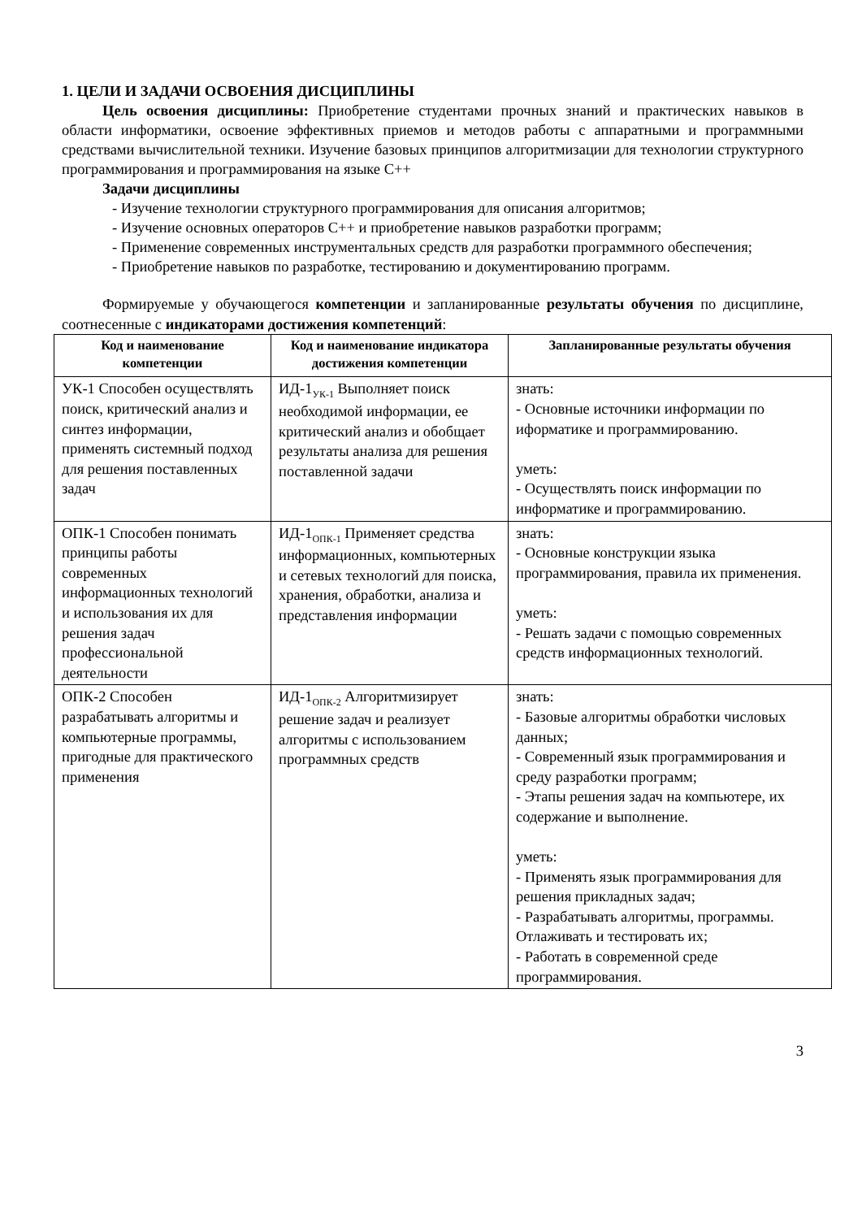1. ЦЕЛИ И ЗАДАЧИ ОСВОЕНИЯ ДИСЦИПЛИНЫ
Цель освоения дисциплины: Приобретение студентами прочных знаний и практических навыков в области информатики, освоение эффективных приемов и методов работы с аппаратными и программными средствами вычислительной техники. Изучение базовых принципов алгоритмизации для технологии структурного программирования и программирования на языке С++
Задачи дисциплины
- Изучение технологии структурного программирования для описания алгоритмов;
- Изучение основных операторов С++ и приобретение навыков разработки программ;
- Применение современных инструментальных средств для разработки программного обеспечения;
- Приобретение навыков по разработке, тестированию и документированию программ.
Формируемые у обучающегося компетенции и запланированные результаты обучения по дисциплине, соотнесенные с индикаторами достижения компетенций:
| Код и наименование компетенции | Код и наименование индикатора достижения компетенции | Запланированные результаты обучения |
| --- | --- | --- |
| УК-1 Способен осуществлять поиск, критический анализ и синтез информации, применять системный подход для решения поставленных задач | ИД-1<sub>УК-1</sub> Выполняет поиск необходимой информации, ее критический анализ и обобщает результаты анализа для решения поставленной задачи | знать: - Основные источники информации по иформатике и программированию. уметь: - Осуществлять поиск информации по информатике и программированию. |
| ОПК-1 Способен понимать принципы работы современных информационных технологий и использования их для решения задач профессиональной деятельности | ИД-1<sub>ОПК-1</sub> Применяет средства информационных, компьютерных и сетевых технологий для поиска, хранения, обработки, анализа и представления информации | знать: - Основные конструкции языка программирования, правила их применения. уметь: - Решать задачи с помощью современных средств информационных технологий. |
| ОПК-2 Способен разрабатывать алгоритмы и компьютерные программы, пригодные для практического применения | ИД-1<sub>ОПК-2</sub> Алгоритмизирует решение задач и реализует алгоритмы с использованием программных средств | знать: - Базовые алгоритмы обработки числовых данных; - Современный язык программирования и среду разработки программ; - Этапы решения задач на компьютере, их содержание и выполнение. уметь: - Применять язык программирования для решения прикладных задач; - Разрабатывать алгоритмы, программы. Отлаживать и тестировать их; - Работать в современной среде программирования. |
3